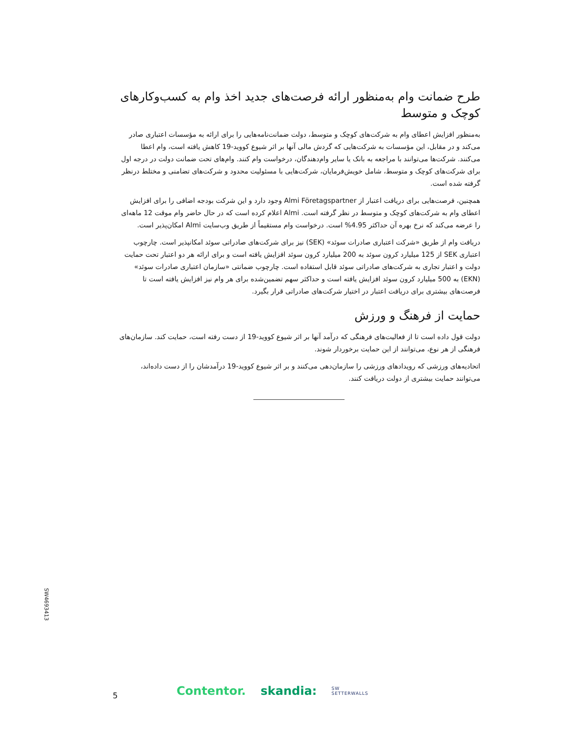طرح ضمانت وام به‌منظور ارائه فرصت‌های جدید اخذ وام به کسب‌وکارهای کوچک و متوسط
به‌منظور افزایش اعطای وام به شرکت‌های کوچک و متوسط، دولت ضمانت‌نامه‌هایی را برای ارائه به مؤسسات اعتباری صادر می‌کند و در مقابل، این مؤسسات به شرکت‌هایی که گردش مالی آنها بر اثر شیوع کووید-19 کاهش یافته است، وام اعطا می‌کنند. شرکت‌ها می‌توانند با مراجعه به بانک یا سایر وام‌دهندگان، درخواست وام کنند. وام‌های تحت ضمانت دولت در درجه اول برای شرکت‌های کوچک و متوسط، شامل خویش‌فرمایان، شرکت‌هایی با مسئولیت محدود و شرکت‌های تضامنی و مختلط درنظر گرفته شده است.
همچنین، فرصت‌هایی برای دریافت اعتبار از Almi Företagspartner وجود دارد و این شرکت بودجه اضافی را برای افزایش اعطای وام به شرکت‌های کوچک و متوسط در نظر گرفته است. Almi اعلام کرده است که در حال حاضر وام موقت 12 ماهه‌ای را عرضه می‌کند که نرخ بهره آن حداکثر 4.95% است. درخواست وام مستقیماً از طریق وب‌سایت Almi امکان‌پذیر است.
دریافت وام از طریق «شرکت اعتباری صادرات سوئد» (SEK) نیز برای شرکت‌های صادراتی سوئد امکانپذیر است. چارچوب اعتباری SEK از 125 میلیارد کرون سوئد به 200 میلیارد کرون سوئد افزایش یافته است و برای ارائه هر دو اعتبار تحت حمایت دولت و اعتبار تجاری به شرکت‌های صادراتی سوئد قابل استفاده است. چارچوب ضمانتی «سازمان اعتباری صادرات سوئد» (EKN) به 500 میلیارد کرون سوئد افزایش یافته است و حداکثر سهم تضمین‌شده برای هر وام نیز افزایش یافته است تا فرصت‌های بیشتری برای دریافت اعتبار در اختیار شرکت‌های صادراتی قرار بگیرد.
حمایت از فرهنگ و ورزش
دولت قول داده است تا از فعالیت‌های فرهنگی که درآمد آنها بر اثر شیوع کووید-19 از دست رفته است، حمایت کند. سازمان‌های فرهنگی از هر نوع، می‌توانند از این حمایت برخوردار شوند.
اتحادیه‌های ورزشی که رویدادهای ورزشی را سازمان‌دهی می‌کنند و بر اثر شیوع کووید-19 درآمدشان را از دست داده‌اند، می‌توانند حمایت بیشتری از دولت دریافت کنند.
SW4693413
5 Contentor. skandia: SW SETTERWALLS